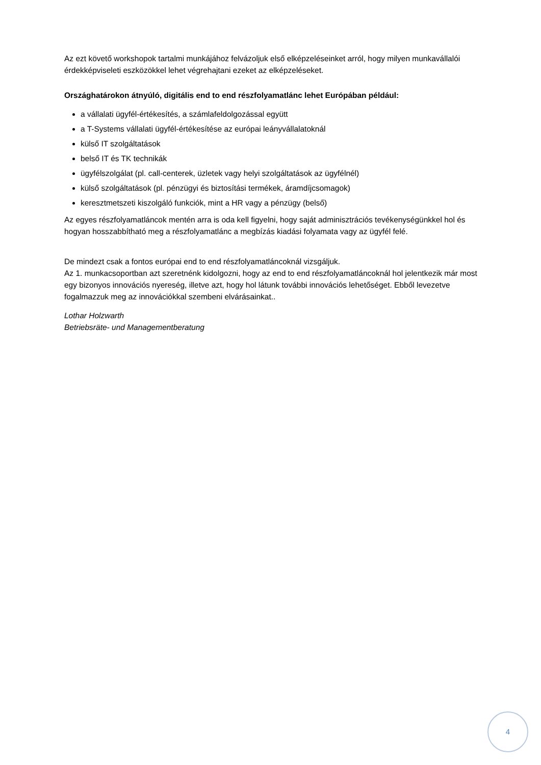Az ezt követő workshopok tartalmi munkájához felvázoljuk első elképzeléseinket arról, hogy milyen munkavállalói érdekképviseleti eszközökkel lehet végrehajtani ezeket az elképzeléseket.
Országhatárokon átnyúló, digitális end to end részfolyamatlánc lehet Európában például:
a vállalati ügyfél-értékesítés, a számlafeldolgozással együtt
a T-Systems vállalati ügyfél-értékesítése az európai leányvállalatoknál
külső IT szolgáltatások
belső IT és TK technikák
ügyfélszolgálat (pl. call-centerek, üzletek vagy helyi szolgáltatások az ügyfélnél)
külső szolgáltatások (pl. pénzügyi és biztosítási termékek, áramdíjcsomagok)
keresztmetszeti kiszolgáló funkciók, mint a HR vagy a pénzügy (belső)
Az egyes részfolyamatláncok mentén arra is oda kell figyelni, hogy saját adminisztrációs tevékenységünkkel hol és hogyan hosszabbítható meg a részfolyamatlánc a megbízás kiadási folyamata vagy az ügyfél felé.
De mindezt csak a fontos európai end to end részfolyamatláncoknál vizsgáljuk.
Az 1. munkacsoportban azt szeretnénk kidolgozni, hogy az end to end részfolyamatláncoknál hol jelentkezik már most egy bizonyos innovációs nyereség, illetve azt, hogy hol látunk további innovációs lehetőséget. Ebből levezetve fogalmazzuk meg az innovációkkal szembeni elvárásainkat..
Lothar Holzwarth
Betriebsräte- und Managementberatung
4